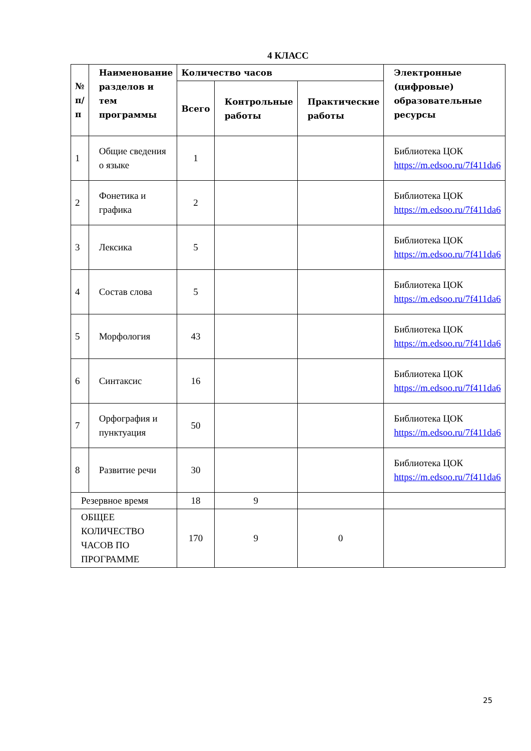4 КЛАСС
| № п/ п | Наименование разделов и тем программы | Количество часов | | | Электронные (цифровые) образовательные ресурсы |
| --- | --- | --- | --- | --- | --- |
| | | Всего | Контрольные работы | Практические работы | |
| 1 | Общие сведения о языке | 1 | | | Библиотека ЦОК https://m.edsoo.ru/7f411da6 |
| 2 | Фонетика и графика | 2 | | | Библиотека ЦОК https://m.edsoo.ru/7f411da6 |
| 3 | Лексика | 5 | | | Библиотека ЦОК https://m.edsoo.ru/7f411da6 |
| 4 | Состав слова | 5 | | | Библиотека ЦОК https://m.edsoo.ru/7f411da6 |
| 5 | Морфология | 43 | | | Библиотека ЦОК https://m.edsoo.ru/7f411da6 |
| 6 | Синтаксис | 16 | | | Библиотека ЦОК https://m.edsoo.ru/7f411da6 |
| 7 | Орфография и пунктуация | 50 | | | Библиотека ЦОК https://m.edsoo.ru/7f411da6 |
| 8 | Развитие речи | 30 | | | Библиотека ЦОК https://m.edsoo.ru/7f411da6 |
| Резервное время | | 18 | 9 | | |
| ОБЩЕЕ КОЛИЧЕСТВО ЧАСОВ ПО ПРОГРАММЕ | | 170 | 9 | 0 | |
25